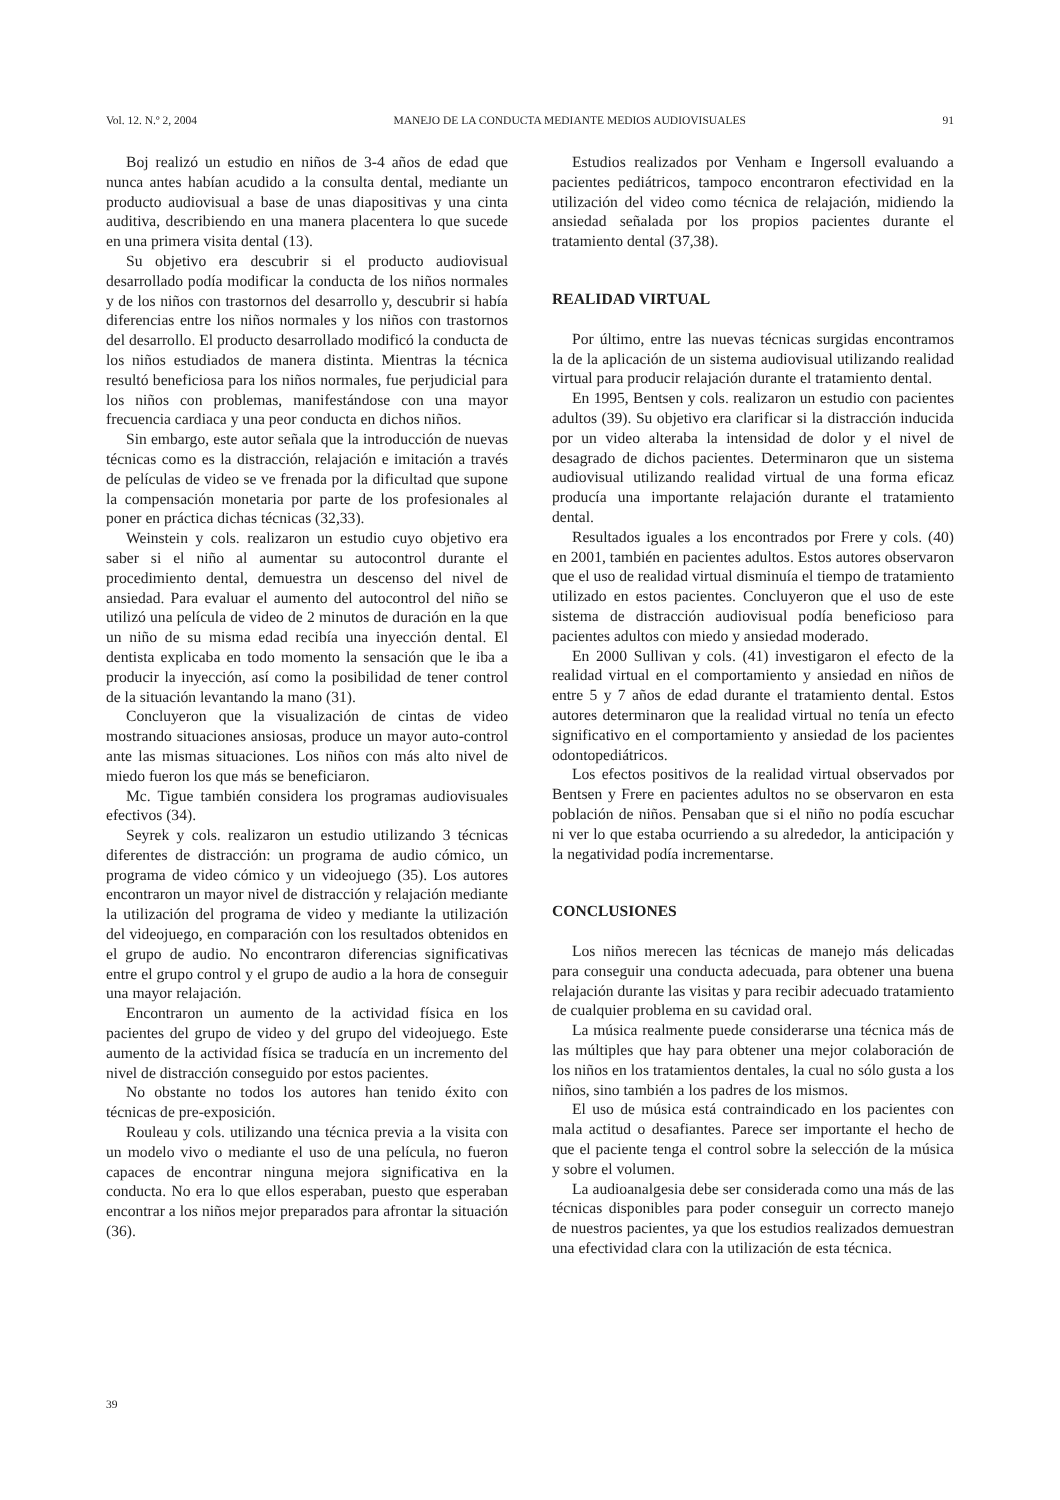Vol. 12. N.º 2, 2004 MANEJO DE LA CONDUCTA MEDIANTE MEDIOS AUDIOVISUALES 91
Boj realizó un estudio en niños de 3-4 años de edad que nunca antes habían acudido a la consulta dental, mediante un producto audiovisual a base de unas diapositivas y una cinta auditiva, describiendo en una manera placentera lo que sucede en una primera visita dental (13).
Su objetivo era descubrir si el producto audiovisual desarrollado podía modificar la conducta de los niños normales y de los niños con trastornos del desarrollo y, descubrir si había diferencias entre los niños normales y los niños con trastornos del desarrollo. El producto desarrollado modificó la conducta de los niños estudiados de manera distinta. Mientras la técnica resultó beneficiosa para los niños normales, fue perjudicial para los niños con problemas, manifestándose con una mayor frecuencia cardiaca y una peor conducta en dichos niños.
Sin embargo, este autor señala que la introducción de nuevas técnicas como es la distracción, relajación e imitación a través de películas de video se ve frenada por la dificultad que supone la compensación monetaria por parte de los profesionales al poner en práctica dichas técnicas (32,33).
Weinstein y cols. realizaron un estudio cuyo objetivo era saber si el niño al aumentar su autocontrol durante el procedimiento dental, demuestra un descenso del nivel de ansiedad. Para evaluar el aumento del autocontrol del niño se utilizó una película de video de 2 minutos de duración en la que un niño de su misma edad recibía una inyección dental. El dentista explicaba en todo momento la sensación que le iba a producir la inyección, así como la posibilidad de tener control de la situación levantando la mano (31).
Concluyeron que la visualización de cintas de video mostrando situaciones ansiosas, produce un mayor auto-control ante las mismas situaciones. Los niños con más alto nivel de miedo fueron los que más se beneficiaron.
Mc. Tigue también considera los programas audiovisuales efectivos (34).
Seyrek y cols. realizaron un estudio utilizando 3 técnicas diferentes de distracción: un programa de audio cómico, un programa de video cómico y un videojuego (35). Los autores encontraron un mayor nivel de distracción y relajación mediante la utilización del programa de video y mediante la utilización del videojuego, en comparación con los resultados obtenidos en el grupo de audio. No encontraron diferencias significativas entre el grupo control y el grupo de audio a la hora de conseguir una mayor relajación.
Encontraron un aumento de la actividad física en los pacientes del grupo de video y del grupo del videojuego. Este aumento de la actividad física se traducía en un incremento del nivel de distracción conseguido por estos pacientes.
No obstante no todos los autores han tenido éxito con técnicas de pre-exposición.
Rouleau y cols. utilizando una técnica previa a la visita con un modelo vivo o mediante el uso de una película, no fueron capaces de encontrar ninguna mejora significativa en la conducta. No era lo que ellos esperaban, puesto que esperaban encontrar a los niños mejor preparados para afrontar la situación (36).
Estudios realizados por Venham e Ingersoll evaluando a pacientes pediátricos, tampoco encontraron efectividad en la utilización del video como técnica de relajación, midiendo la ansiedad señalada por los propios pacientes durante el tratamiento dental (37,38).
REALIDAD VIRTUAL
Por último, entre las nuevas técnicas surgidas encontramos la de la aplicación de un sistema audiovisual utilizando realidad virtual para producir relajación durante el tratamiento dental.
En 1995, Bentsen y cols. realizaron un estudio con pacientes adultos (39). Su objetivo era clarificar si la distracción inducida por un video alteraba la intensidad de dolor y el nivel de desagrado de dichos pacientes. Determinaron que un sistema audiovisual utilizando realidad virtual de una forma eficaz producía una importante relajación durante el tratamiento dental.
Resultados iguales a los encontrados por Frere y cols. (40) en 2001, también en pacientes adultos. Estos autores observaron que el uso de realidad virtual disminuía el tiempo de tratamiento utilizado en estos pacientes. Concluyeron que el uso de este sistema de distracción audiovisual podía beneficioso para pacientes adultos con miedo y ansiedad moderado.
En 2000 Sullivan y cols. (41) investigaron el efecto de la realidad virtual en el comportamiento y ansiedad en niños de entre 5 y 7 años de edad durante el tratamiento dental. Estos autores determinaron que la realidad virtual no tenía un efecto significativo en el comportamiento y ansiedad de los pacientes odontopediátricos.
Los efectos positivos de la realidad virtual observados por Bentsen y Frere en pacientes adultos no se observaron en esta población de niños. Pensaban que si el niño no podía escuchar ni ver lo que estaba ocurriendo a su alrededor, la anticipación y la negatividad podía incrementarse.
CONCLUSIONES
Los niños merecen las técnicas de manejo más delicadas para conseguir una conducta adecuada, para obtener una buena relajación durante las visitas y para recibir adecuado tratamiento de cualquier problema en su cavidad oral.
La música realmente puede considerarse una técnica más de las múltiples que hay para obtener una mejor colaboración de los niños en los tratamientos dentales, la cual no sólo gusta a los niños, sino también a los padres de los mismos.
El uso de música está contraindicado en los pacientes con mala actitud o desafiantes. Parece ser importante el hecho de que el paciente tenga el control sobre la selección de la música y sobre el volumen.
La audioanalgesia debe ser considerada como una más de las técnicas disponibles para poder conseguir un correcto manejo de nuestros pacientes, ya que los estudios realizados demuestran una efectividad clara con la utilización de esta técnica.
39